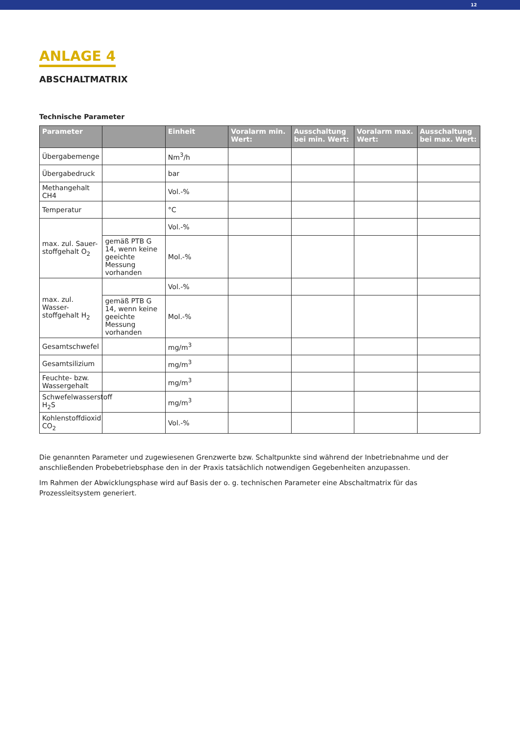12
ANLAGE 4
ABSCHALTMATRIX
Technische Parameter
| Parameter | | Einheit | Voralarm min. Wert: | Ausschaltung bei min. Wert: | Voralarm max. Wert: | Ausschaltung bei max. Wert: |
| --- | --- | --- | --- | --- | --- | --- |
| Übergabemenge | | Nm<sup>3</sup>/h | | | | |
| Übergabedruck | | bar | | | | |
| Methangehalt CH4 | | Vol.-% | | | | |
| Temperatur | | °C | | | | |
| max. zul. Sauer-stoffgehalt O<sub>2</sub> | | Vol.-% | | | | |
| | gemäß PTB G 14, wenn keine geeichte Messung vorhanden | Mol.-% | | | | |
| max. zul. Wasser-stoffgehalt H<sub>2</sub> | | Vol.-% | | | | |
| | gemäß PTB G 14, wenn keine geeichte Messung vorhanden | Mol.-% | | | | |
| Gesamtschwefel | | mg/m<sup>3</sup> | | | | |
| Gesamtsilizium | | mg/m<sup>3</sup> | | | | |
| Feuchte- bzw. Wassergehalt | | mg/m<sup>3</sup> | | | | |
| Schwefelwasserstoff H<sub>2</sub>S | | mg/m<sup>3</sup> | | | | |
| Kohlenstoffdioxid CO<sub>2</sub> | | Vol.-% | | | | |
Die genannten Parameter und zugewiesenen Grenzwerte bzw. Schaltpunkte sind während der Inbetriebnahme und der anschließenden Probebetriebsphase den in der Praxis tatsächlich notwendigen Gegebenheiten anzupassen.
Im Rahmen der Abwicklungsphase wird auf Basis der o. g. technischen Parameter eine Abschaltmatrix für das Prozessleitsystem generiert.